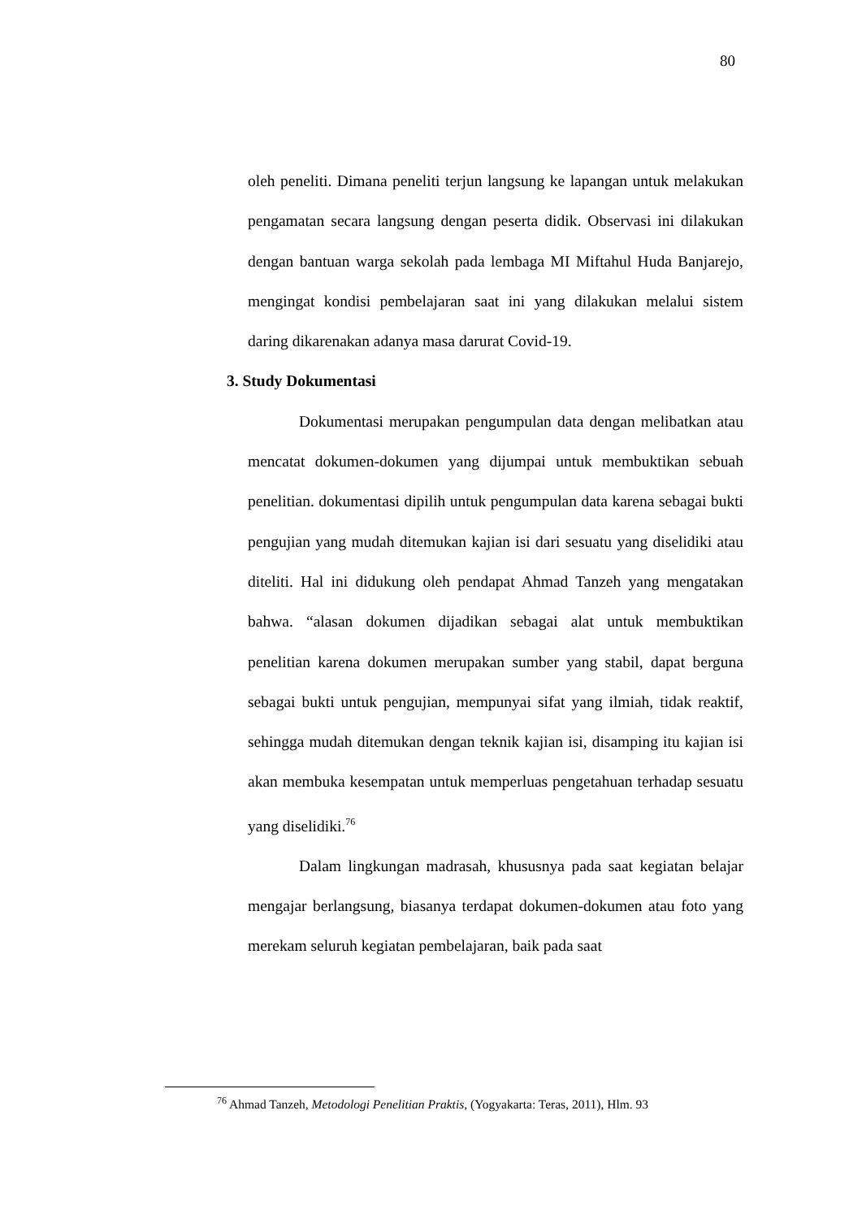80
oleh peneliti. Dimana peneliti terjun langsung ke lapangan untuk melakukan pengamatan secara langsung dengan peserta didik. Observasi ini dilakukan dengan bantuan warga sekolah pada lembaga MI Miftahul Huda Banjarejo, mengingat kondisi pembelajaran saat ini yang dilakukan melalui sistem daring dikarenakan adanya masa darurat Covid-19.
3. Study Dokumentasi
Dokumentasi merupakan pengumpulan data dengan melibatkan atau mencatat dokumen-dokumen yang dijumpai untuk membuktikan sebuah penelitian. dokumentasi dipilih untuk pengumpulan data karena sebagai bukti pengujian yang mudah ditemukan kajian isi dari sesuatu yang diselidiki atau diteliti. Hal ini didukung oleh pendapat Ahmad Tanzeh yang mengatakan bahwa. “alasan dokumen dijadikan sebagai alat untuk membuktikan penelitian karena dokumen merupakan sumber yang stabil, dapat berguna sebagai bukti untuk pengujian, mempunyai sifat yang ilmiah, tidak reaktif, sehingga mudah ditemukan dengan teknik kajian isi, disamping itu kajian isi akan membuka kesempatan untuk memperluas pengetahuan terhadap sesuatu yang diselidiki.<sup>76</sup>
Dalam lingkungan madrasah, khususnya pada saat kegiatan belajar mengajar berlangsung, biasanya terdapat dokumen-dokumen atau foto yang merekam seluruh kegiatan pembelajaran, baik pada saat
<sup>76</sup> Ahmad Tanzeh, Metodologi Penelitian Praktis, (Yogyakarta: Teras, 2011), Hlm. 93